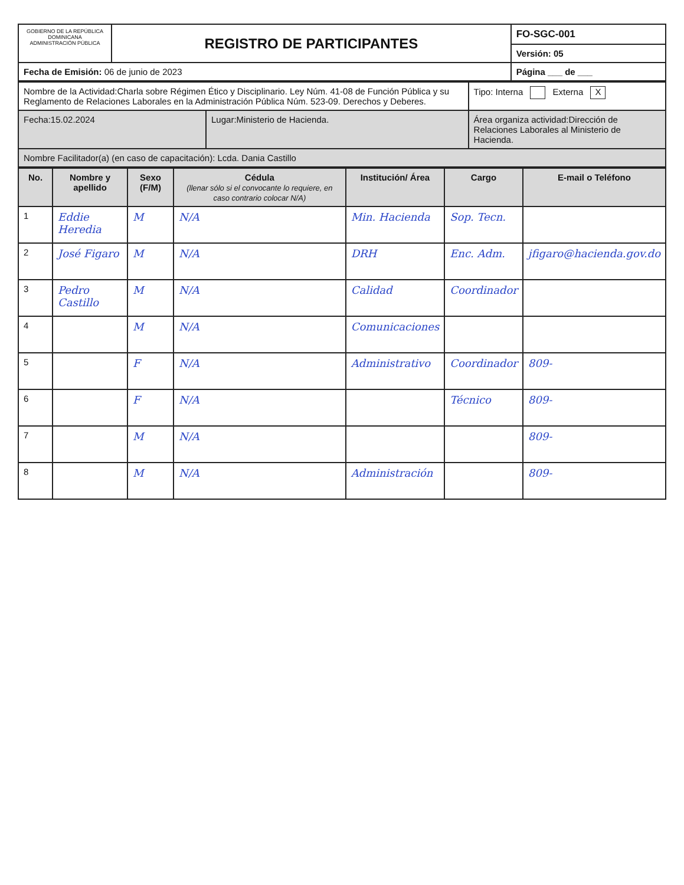| GOBIERNO DE LA REPÚBLICA DOMINICANA ADMINISTRACIÓN PÚBLICA | REGISTRO DE PARTICIPANTES | FO-SGC-001 |
| | | Versión: 05 |
| Fecha de Emisión: 06 de junio de 2023 | | Página ___ de ___ |
| Nombre de la Actividad:Charla sobre Régimen Ético y Disciplinario. Ley Núm. 41-08 de Función Pública y su Reglamento de Relaciones Laborales en la Administración Pública Núm. 523-09. Derechos y Deberes. | | Tipo: Interna Externa X |
| Fecha:15.02.2024 | Lugar:Ministerio de Hacienda. | Área organiza actividad:Dirección de Relaciones Laborales al Ministerio de Hacienda. |
| Nombre Facilitador(a) (en caso de capacitación): Lcda. Dania Castillo | | |
| No. | Nombre y apellido | Sexo (F/M) | Cédula (llenar sólo si el convocante lo requiere, en caso contrario colocar N/A) | Institución/ Área | Cargo | E-mail o Teléfono |
| --- | --- | --- | --- | --- | --- | --- |
| 1 | Eddie Heredia | M | N/A | Min. Hacienda | Sop. Tecn. | |
| 2 | José Figaro | M | N/A | DRH | Enc. Adm. | jfigaro@hacienda.gov.do |
| 3 | Pedro Castillo | M | N/A | Calidad | Coordinador | |
| 4 | | M | N/A | Comunicaciones | | |
| 5 | | F | N/A | Administrativo | Coordinador | 809- |
| 6 | | F | N/A | | Técnico | 809- |
| 7 | | M | N/A | | | 809- |
| 8 | | M | N/A | Administración | | 809- |